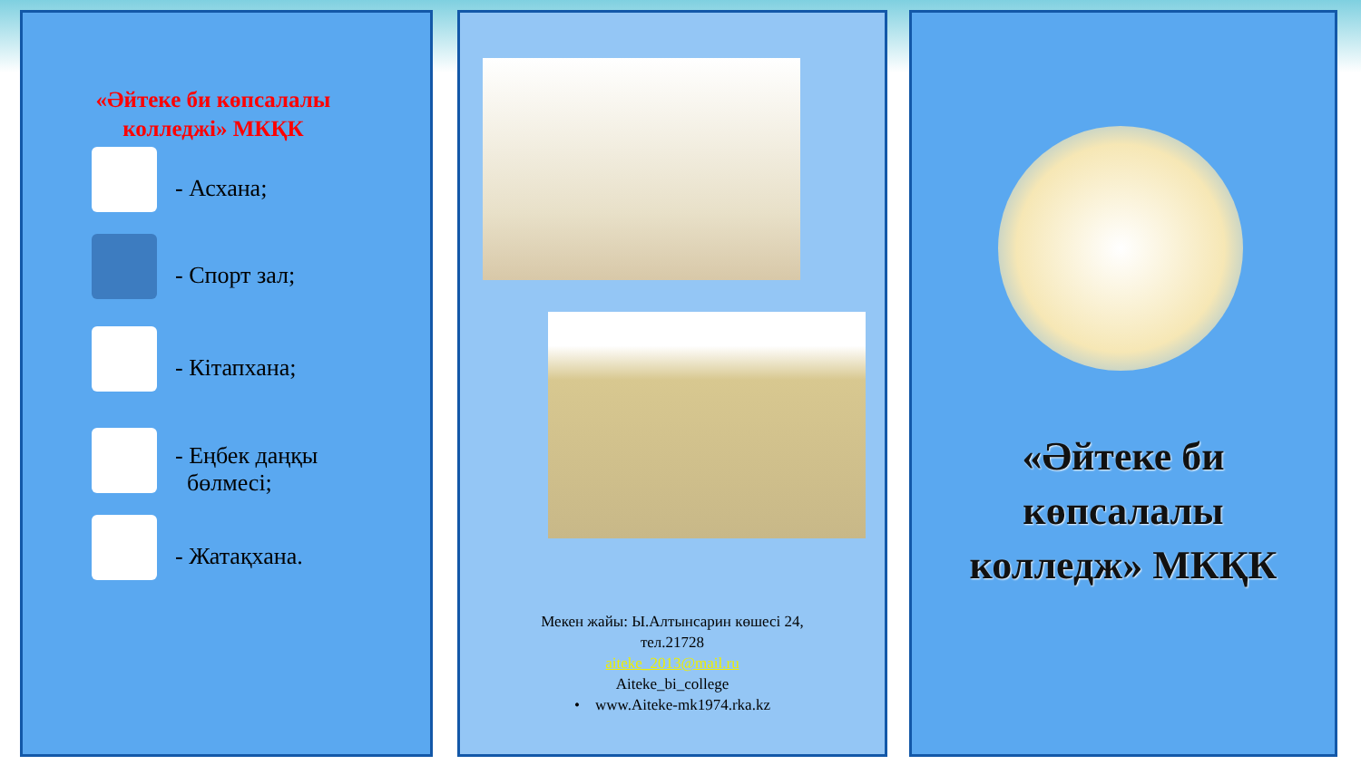«Әйтеке би көпсалалы колледжі» МКҚК
- Асхана;
- Спорт зал;
- Кітапхана;
- Еңбек даңқы
бөлмесі;
- Жатақхана.
Мекен жайы: Ы.Алтынсарин көшесі 24,
тел.21728
aiteke_2013@mail.ru
Aiteke_bi_college
• www.Aiteke-mk1974.rka.kz
«Әйтеке би
көпсалалы
колледж» МКҚК